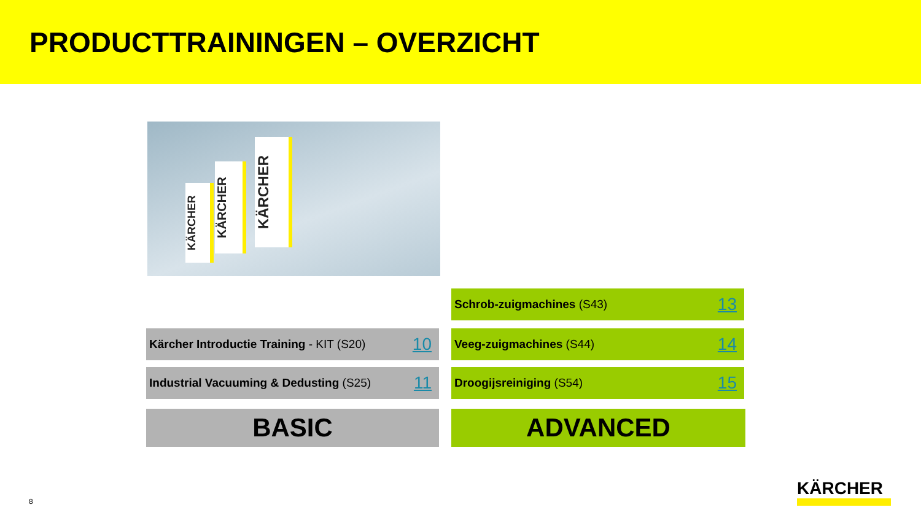PRODUCTTRAININGEN – OVERZICHT
KÄRCHER
KÄRCHER
KÄRCHER
Schrob-zuigmachines (S43) 13
Kärcher Introductie Training - KIT (S20) 10
Veeg-zuigmachines (S44) 14
Industrial Vacuuming & Dedusting (S25) 11 Droogijsreiniging (S54) 15
BASIC ADVANCED
8
KÄRCHER